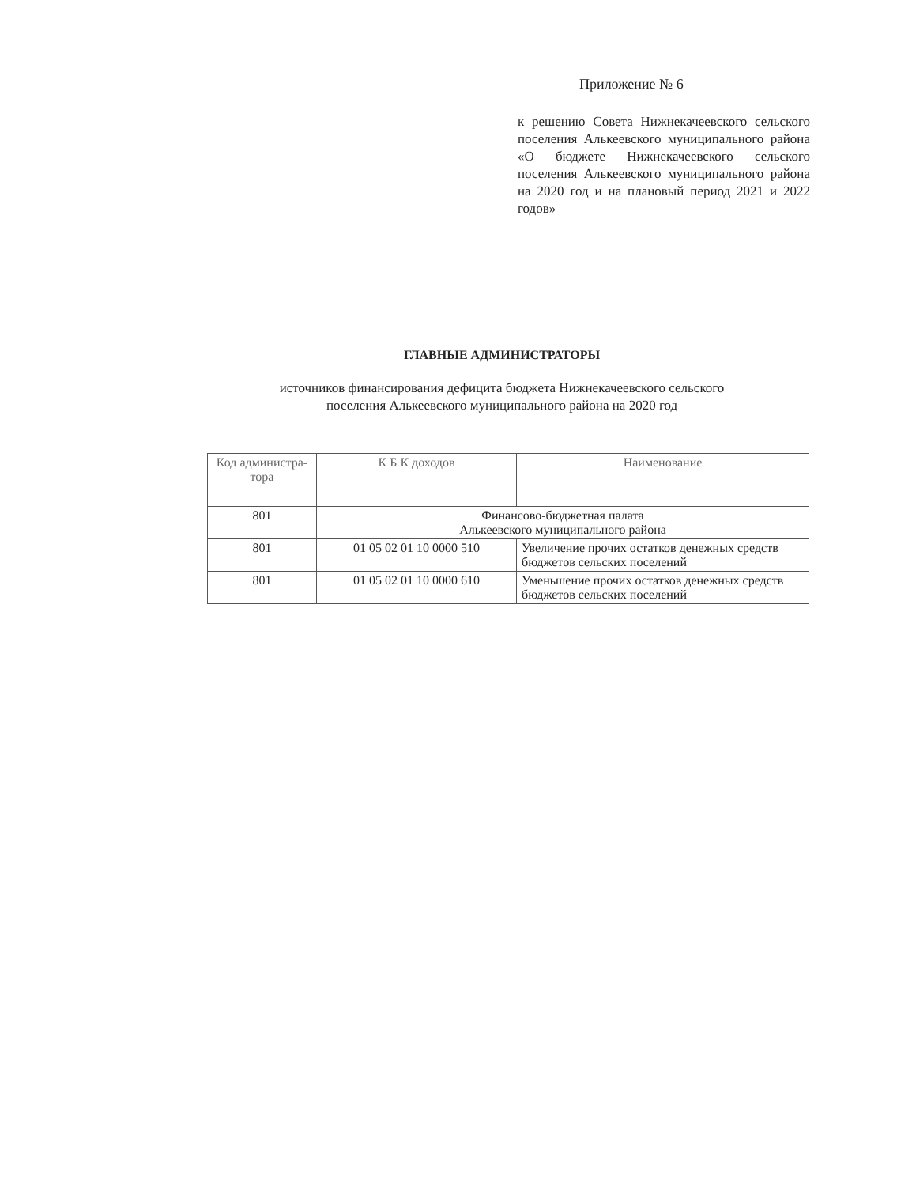Приложение № 6
к решению Совета Нижнекачеевского сельского поселения Алькеевского муниципального района «О бюджете Нижнекачеевского сельского поселения Алькеевского муниципального района на 2020 год и на плановый период 2021 и 2022 годов»
ГЛАВНЫЕ АДМИНИСТРАТОРЫ
источников финансирования дефицита бюджета Нижнекачеевского сельского
поселения Алькеевского муниципального района на 2020 год
| Код администра-тора | К Б К доходов | Наименование |
| --- | --- | --- |
| 801 | Финансово-бюджетная палата Алькеевского муниципального района | |
| 801 | 01 05 02 01 10 0000 510 | Увеличение прочих остатков денежных средств бюджетов сельских поселений |
| 801 | 01 05 02 01 10 0000 610 | Уменьшение прочих остатков денежных средств бюджетов сельских поселений |